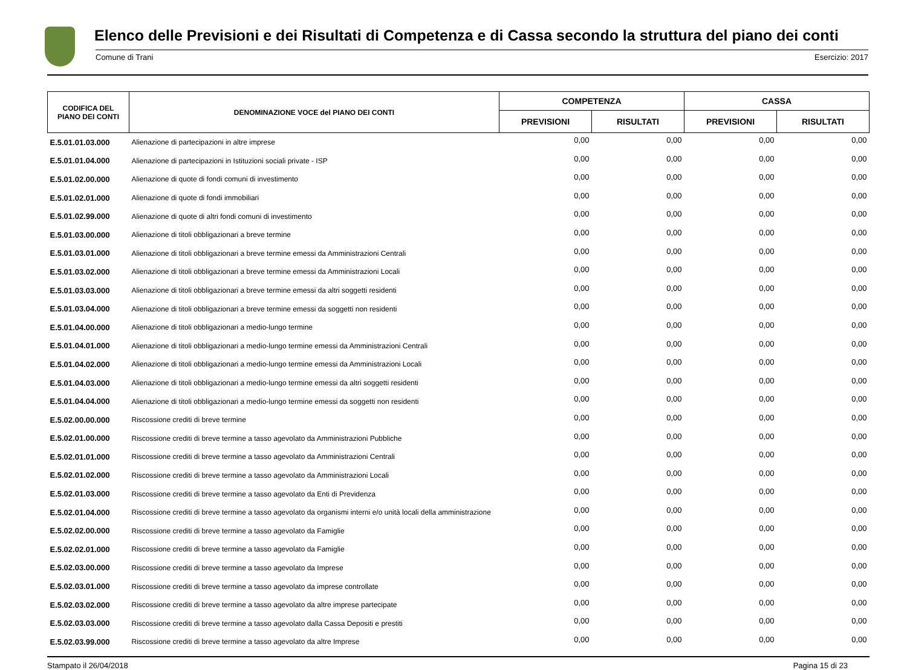Elenco delle Previsioni e dei Risultati di Competenza e di Cassa secondo la struttura del piano dei conti
Comune di Trani Esercizio: 2017
| CODIFICA DEL PIANO DEI CONTI | DENOMINAZIONE VOCE del PIANO DEI CONTI | COMPETENZA | | CASSA | |
| --- | --- | --- | --- | --- | --- |
| | | PREVISIONI | RISULTATI | PREVISIONI | RISULTATI |
| E.5.01.01.03.000 | Alienazione di partecipazioni in altre imprese | 0,00 | 0,00 | 0,00 | 0,00 |
| E.5.01.01.04.000 | Alienazione di partecipazioni in Istituzioni sociali private - ISP | 0,00 | 0,00 | 0,00 | 0,00 |
| E.5.01.02.00.000 | Alienazione di quote di fondi comuni di investimento | 0,00 | 0,00 | 0,00 | 0,00 |
| E.5.01.02.01.000 | Alienazione di quote di fondi immobiliari | 0,00 | 0,00 | 0,00 | 0,00 |
| E.5.01.02.99.000 | Alienazione di quote di altri fondi comuni di investimento | 0,00 | 0,00 | 0,00 | 0,00 |
| E.5.01.03.00.000 | Alienazione di titoli obbligazionari a breve termine | 0,00 | 0,00 | 0,00 | 0,00 |
| E.5.01.03.01.000 | Alienazione di titoli obbligazionari a breve termine emessi da Amministrazioni Centrali | 0,00 | 0,00 | 0,00 | 0,00 |
| E.5.01.03.02.000 | Alienazione di titoli obbligazionari a breve termine emessi da Amministrazioni Locali | 0,00 | 0,00 | 0,00 | 0,00 |
| E.5.01.03.03.000 | Alienazione di titoli obbligazionari a breve termine emessi da altri soggetti residenti | 0,00 | 0,00 | 0,00 | 0,00 |
| E.5.01.03.04.000 | Alienazione di titoli obbligazionari a breve termine emessi da soggetti non residenti | 0,00 | 0,00 | 0,00 | 0,00 |
| E.5.01.04.00.000 | Alienazione di titoli obbligazionari a medio-lungo termine | 0,00 | 0,00 | 0,00 | 0,00 |
| E.5.01.04.01.000 | Alienazione di titoli obbligazionari a medio-lungo termine emessi da Amministrazioni Centrali | 0,00 | 0,00 | 0,00 | 0,00 |
| E.5.01.04.02.000 | Alienazione di titoli obbligazionari a medio-lungo termine emessi da Amministrazioni Locali | 0,00 | 0,00 | 0,00 | 0,00 |
| E.5.01.04.03.000 | Alienazione di titoli obbligazionari a medio-lungo termine emessi da altri soggetti residenti | 0,00 | 0,00 | 0,00 | 0,00 |
| E.5.01.04.04.000 | Alienazione di titoli obbligazionari a medio-lungo termine emessi da soggetti non residenti | 0,00 | 0,00 | 0,00 | 0,00 |
| E.5.02.00.00.000 | Riscossione crediti di breve termine | 0,00 | 0,00 | 0,00 | 0,00 |
| E.5.02.01.00.000 | Riscossione crediti di breve termine a tasso agevolato da Amministrazioni Pubbliche | 0,00 | 0,00 | 0,00 | 0,00 |
| E.5.02.01.01.000 | Riscossione crediti di breve termine a tasso agevolato da Amministrazioni Centrali | 0,00 | 0,00 | 0,00 | 0,00 |
| E.5.02.01.02.000 | Riscossione crediti di breve termine a tasso agevolato da Amministrazioni Locali | 0,00 | 0,00 | 0,00 | 0,00 |
| E.5.02.01.03.000 | Riscossione crediti di breve termine a tasso agevolato da Enti di Previdenza | 0,00 | 0,00 | 0,00 | 0,00 |
| E.5.02.01.04.000 | Riscossione crediti di breve termine a tasso agevolato da organismi interni e/o unità locali della amministrazione | 0,00 | 0,00 | 0,00 | 0,00 |
| E.5.02.02.00.000 | Riscossione crediti di breve termine a tasso agevolato da Famiglie | 0,00 | 0,00 | 0,00 | 0,00 |
| E.5.02.02.01.000 | Riscossione crediti di breve termine a tasso agevolato da Famiglie | 0,00 | 0,00 | 0,00 | 0,00 |
| E.5.02.03.00.000 | Riscossione crediti di breve termine a tasso agevolato da Imprese | 0,00 | 0,00 | 0,00 | 0,00 |
| E.5.02.03.01.000 | Riscossione crediti di breve termine a tasso agevolato da imprese controllate | 0,00 | 0,00 | 0,00 | 0,00 |
| E.5.02.03.02.000 | Riscossione crediti di breve termine a tasso agevolato da altre imprese partecipate | 0,00 | 0,00 | 0,00 | 0,00 |
| E.5.02.03.03.000 | Riscossione crediti di breve termine a tasso agevolato dalla Cassa Depositi e prestiti | 0,00 | 0,00 | 0,00 | 0,00 |
| E.5.02.03.99.000 | Riscossione crediti di breve termine a tasso agevolato da altre Imprese | 0,00 | 0,00 | 0,00 | 0,00 |
Stampato il 26/04/2018 Pagina 15 di 23